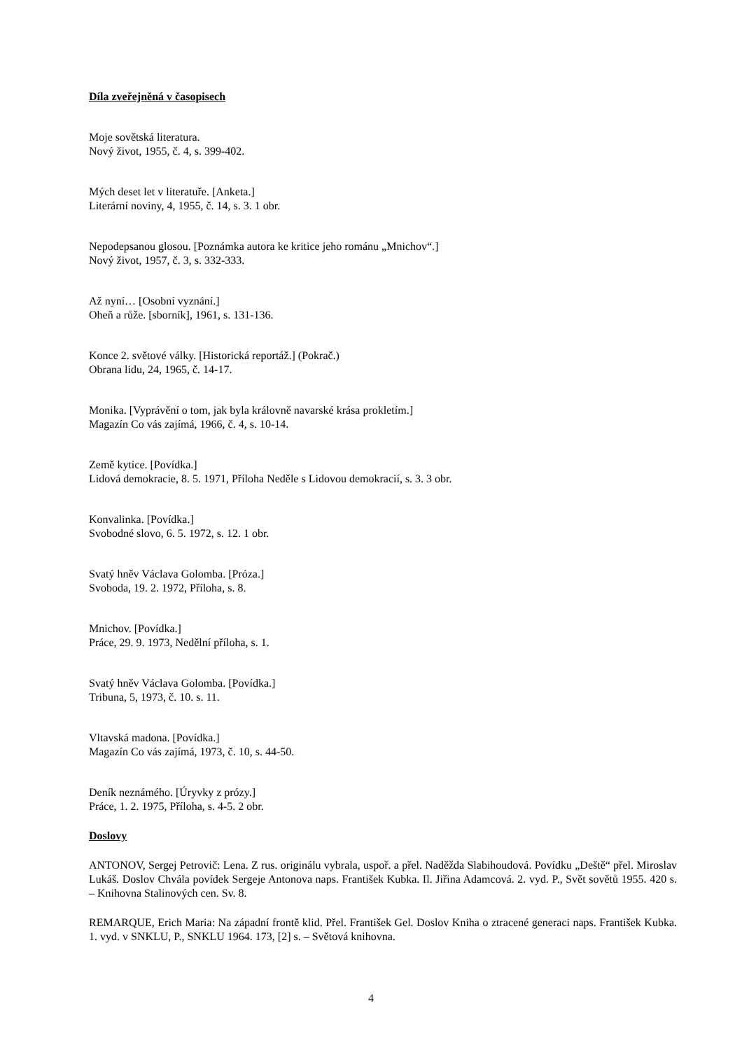Díla zveřejněná v časopisech
Moje sovětská literatura.
Nový život, 1955, č. 4, s. 399-402.
Mých deset let v literatuře. [Anketa.]
Literární noviny, 4, 1955, č. 14, s. 3. 1 obr.
Nepodepsanou glosou. [Poznámka autora ke kritice jeho románu „Mnichov“.]
Nový život, 1957, č. 3, s. 332-333.
Až nyní… [Osobní vyznání.]
Oheň a růže. [sborník], 1961, s. 131-136.
Konce 2. světové války. [Historická reportáž.] (Pokrač.)
Obrana lidu, 24, 1965, č. 14-17.
Monika. [Vyprávění o tom, jak byla královně navarské krása prokletím.]
Magazín Co vás zajímá, 1966, č. 4, s. 10-14.
Země kytice. [Povídka.]
Lidová demokracie, 8. 5. 1971, Příloha Neděle s Lidovou demokracií, s. 3. 3 obr.
Konvalinka. [Povídka.]
Svobodné slovo, 6. 5. 1972, s. 12. 1 obr.
Svatý hněv Václava Golomba. [Próza.]
Svoboda, 19. 2. 1972, Příloha, s. 8.
Mnichov. [Povídka.]
Práce, 29. 9. 1973, Nedělní příloha, s. 1.
Svatý hněv Václava Golomba. [Povídka.]
Tribuna, 5, 1973, č. 10. s. 11.
Vltavská madona. [Povídka.]
Magazín Co vás zajímá, 1973, č. 10, s. 44-50.
Deník neznámého. [Úryvky z prózy.]
Práce, 1. 2. 1975, Příloha, s. 4-5. 2 obr.
Doslovy
ANTONOV, Sergej Petrovič: Lena. Z rus. originálu vybrala, uspoř. a přel. Naděžda Slabihoudová. Povídku „Deště“ přel. Miroslav Lukáš. Doslov Chvála povídek Sergeje Antonova naps. František Kubka. Il. Jiřina Adamcová. 2. vyd. P., Svět sovětů 1955. 420 s. – Knihovna Stalinových cen. Sv. 8.
REMARQUE, Erich Maria: Na západní frontě klid. Přel. František Gel. Doslov Kniha o ztracené generaci naps. František Kubka. 1. vyd. v SNKLU, P., SNKLU 1964. 173, [2] s. – Světová knihovna.
4